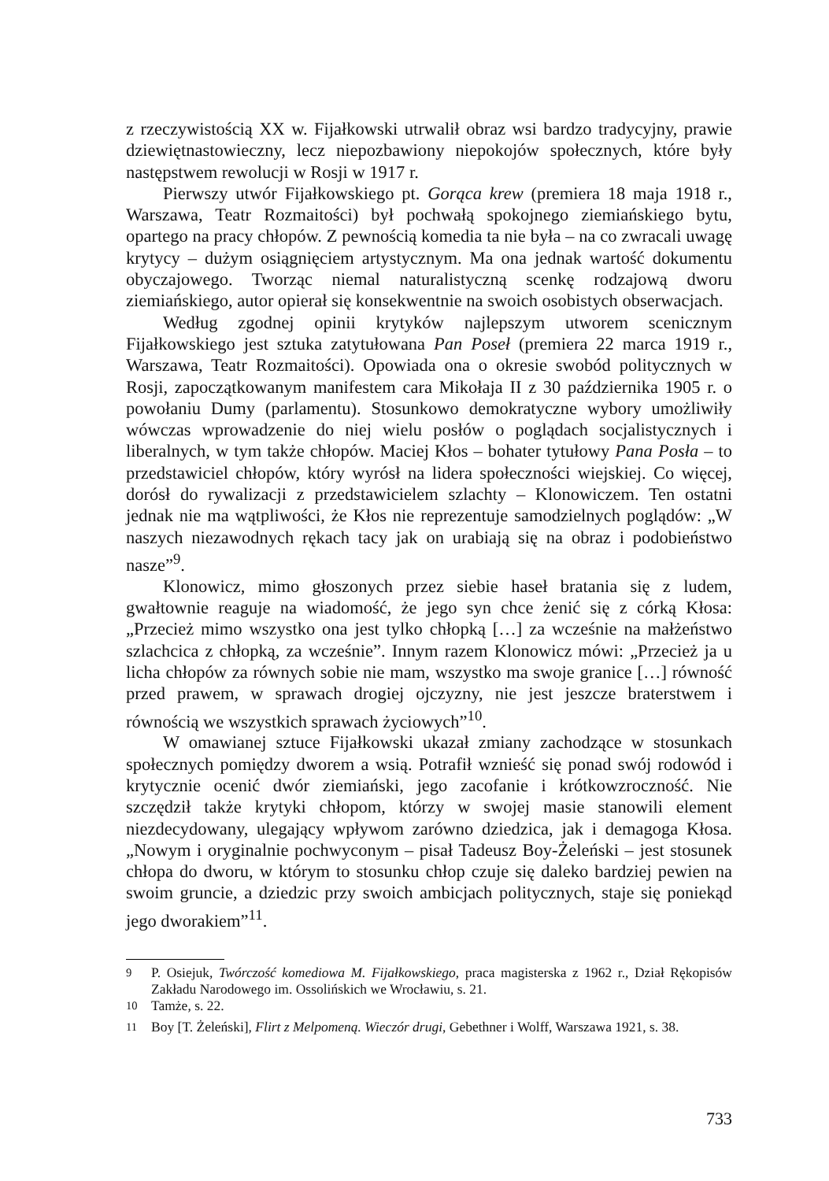z rzeczywistością XX w. Fijałkowski utrwalił obraz wsi bardzo tradycyjny, prawie dziewiętnastowieczny, lecz niepozbawiony niepokojów społecznych, które były następstwem rewolucji w Rosji w 1917 r.
Pierwszy utwór Fijałkowskiego pt. Gorąca krew (premiera 18 maja 1918 r., Warszawa, Teatr Rozmaitości) był pochwałą spokojnego ziemiańskiego bytu, opartego na pracy chłopów. Z pewnością komedia ta nie była – na co zwracali uwagę krytycy – dużym osiągnięciem artystycznym. Ma ona jednak wartość dokumentu obyczajowego. Tworząc niemal naturalistyczną scenkę rodzajową dworu ziemiańskiego, autor opierał się konsekwentnie na swoich osobistych obserwacjach.
Według zgodnej opinii krytyków najlepszym utworem scenicznym Fijałkowskiego jest sztuka zatytułowana Pan Poseł (premiera 22 marca 1919 r., Warszawa, Teatr Rozmaitości). Opowiada ona o okresie swobód politycznych w Rosji, zapoczątkowanym manifestem cara Mikołaja II z 30 października 1905 r. o powołaniu Dumy (parlamentu). Stosunkowo demokratyczne wybory umożliwiły wówczas wprowadzenie do niej wielu posłów o poglądach socjalistycznych i liberalnych, w tym także chłopów. Maciej Kłos – bohater tytułowy Pana Posła – to przedstawiciel chłopów, który wyrósł na lidera społeczności wiejskiej. Co więcej, dorósł do rywalizacji z przedstawicielem szlachty – Klonowiczem. Ten ostatni jednak nie ma wątpliwości, że Kłos nie reprezentuje samodzielnych poglądów: „W naszych niezawodnych rękach tacy jak on urabiają się na obraz i podobieństwo nasze”<sup>9</sup>.
Klonowicz, mimo głoszonych przez siebie haseł bratania się z ludem, gwałtownie reaguje na wiadomość, że jego syn chce żenić się z córką Kłosa: „Przecież mimo wszystko ona jest tylko chłopką […] za wcześnie na małżeństwo szlachcica z chłopką, za wcześnie”. Innym razem Klonowicz mówi: „Przecież ja u licha chłopów za równych sobie nie mam, wszystko ma swoje granice […] równość przed prawem, w sprawach drogiej ojczyzny, nie jest jeszcze braterstwem i równością we wszystkich sprawach życiowych”<sup>10</sup>.
W omawianej sztuce Fijałkowski ukazał zmiany zachodzące w stosunkach społecznych pomiędzy dworem a wsią. Potrafił wznieść się ponad swój rodowód i krytycznie ocenić dwór ziemiański, jego zacofanie i krótkowzroczność. Nie szczędził także krytyki chłopom, którzy w swojej masie stanowili element niezdecydowany, ulegający wpływom zarówno dziedzica, jak i demagoga Kłosa. „Nowym i oryginalnie pochwyconym – pisał Tadeusz Boy-Żeleński – jest stosunek chłopa do dworu, w którym to stosunku chłop czuje się daleko bardziej pewien na swoim gruncie, a dziedzic przy swoich ambicjach politycznych, staje się poniekąd jego dworakiem”<sup>11</sup>.
<sup>9</sup> P. Osiejuk, Twórczość komediowa M. Fijałkowskiego, praca magisterska z 1962 r., Dział Rękopisów Zakładu Narodowego im. Ossolińskich we Wrocławiu, s. 21.
<sup>10</sup> Tamże, s. 22.
<sup>11</sup> Boy [T. Żeleński], Flirt z Melpomeną. Wieczór drugi, Gebethner i Wolff, Warszawa 1921, s. 38.
733